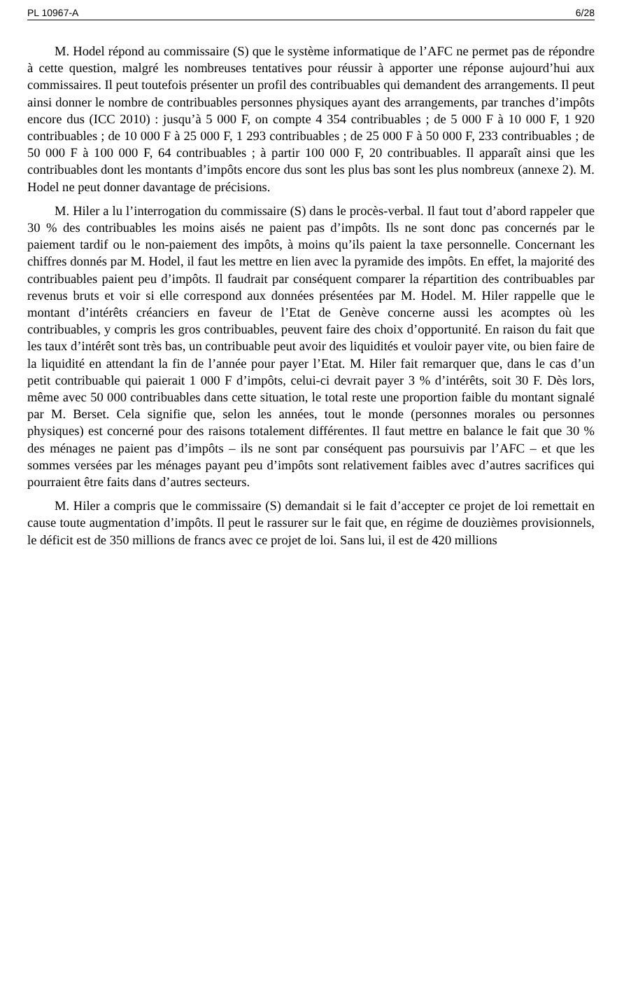PL 10967-A 6/28
M. Hodel répond au commissaire (S) que le système informatique de l’AFC ne permet pas de répondre à cette question, malgré les nombreuses tentatives pour réussir à apporter une réponse aujourd’hui aux commissaires. Il peut toutefois présenter un profil des contribuables qui demandent des arrangements. Il peut ainsi donner le nombre de contribuables personnes physiques ayant des arrangements, par tranches d’impôts encore dus (ICC 2010) : jusqu’à 5 000 F, on compte 4 354 contribuables ; de 5 000 F à 10 000 F, 1 920 contribuables ; de 10 000 F à 25 000 F, 1 293 contribuables ; de 25 000 F à 50 000 F, 233 contribuables ; de 50 000 F à 100 000 F, 64 contribuables ; à partir 100 000 F, 20 contribuables. Il apparaît ainsi que les contribuables dont les montants d’impôts encore dus sont les plus bas sont les plus nombreux (annexe 2). M. Hodel ne peut donner davantage de précisions.
M. Hiler a lu l’interrogation du commissaire (S) dans le procès-verbal. Il faut tout d’abord rappeler que 30 % des contribuables les moins aisés ne paient pas d’impôts. Ils ne sont donc pas concernés par le paiement tardif ou le non-paiement des impôts, à moins qu’ils paient la taxe personnelle. Concernant les chiffres donnés par M. Hodel, il faut les mettre en lien avec la pyramide des impôts. En effet, la majorité des contribuables paient peu d’impôts. Il faudrait par conséquent comparer la répartition des contribuables par revenus bruts et voir si elle correspond aux données présentées par M. Hodel. M. Hiler rappelle que le montant d’intérêts créanciers en faveur de l’Etat de Genève concerne aussi les acomptes où les contribuables, y compris les gros contribuables, peuvent faire des choix d’opportunité. En raison du fait que les taux d’intérêt sont très bas, un contribuable peut avoir des liquidités et vouloir payer vite, ou bien faire de la liquidité en attendant la fin de l’année pour payer l’Etat. M. Hiler fait remarquer que, dans le cas d’un petit contribuable qui paierait 1 000 F d’impôts, celui-ci devrait payer 3 % d’intérêts, soit 30 F. Dès lors, même avec 50 000 contribuables dans cette situation, le total reste une proportion faible du montant signalé par M. Berset. Cela signifie que, selon les années, tout le monde (personnes morales ou personnes physiques) est concerné pour des raisons totalement différentes. Il faut mettre en balance le fait que 30 % des ménages ne paient pas d’impôts – ils ne sont par conséquent pas poursuivis par l’AFC – et que les sommes versées par les ménages payant peu d’impôts sont relativement faibles avec d’autres sacrifices qui pourraient être faits dans d’autres secteurs.
M. Hiler a compris que le commissaire (S) demandait si le fait d’accepter ce projet de loi remettait en cause toute augmentation d’impôts. Il peut le rassurer sur le fait que, en régime de douzièmes provisionnels, le déficit est de 350 millions de francs avec ce projet de loi. Sans lui, il est de 420 millions